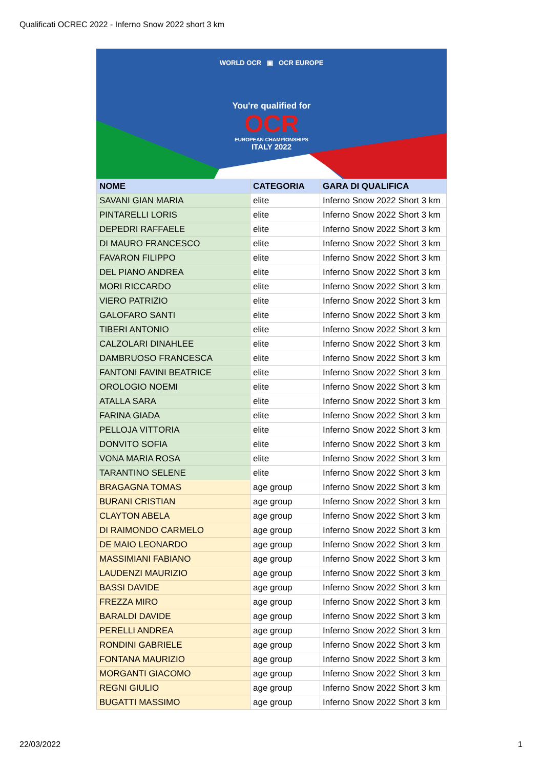Qualificati OCREC 2022 - Inferno Snow 2022 short 3 km
WORLD OCR ▣ OCR EUROPE
You're qualified for
OCR
EUROPEAN CHAMPIONSHIPS
ITALY 2022
| NOME | CATEGORIA | GARA DI QUALIFICA |
| --- | --- | --- |
| SAVANI GIAN MARIA | elite | Inferno Snow 2022 Short 3 km |
| PINTARELLI LORIS | elite | Inferno Snow 2022 Short 3 km |
| DEPEDRI RAFFAELE | elite | Inferno Snow 2022 Short 3 km |
| DI MAURO FRANCESCO | elite | Inferno Snow 2022 Short 3 km |
| FAVARON FILIPPO | elite | Inferno Snow 2022 Short 3 km |
| DEL PIANO ANDREA | elite | Inferno Snow 2022 Short 3 km |
| MORI RICCARDO | elite | Inferno Snow 2022 Short 3 km |
| VIERO PATRIZIO | elite | Inferno Snow 2022 Short 3 km |
| GALOFARO SANTI | elite | Inferno Snow 2022 Short 3 km |
| TIBERI ANTONIO | elite | Inferno Snow 2022 Short 3 km |
| CALZOLARI DINAHLEE | elite | Inferno Snow 2022 Short 3 km |
| DAMBRUOSO FRANCESCA | elite | Inferno Snow 2022 Short 3 km |
| FANTONI FAVINI BEATRICE | elite | Inferno Snow 2022 Short 3 km |
| OROLOGIO NOEMI | elite | Inferno Snow 2022 Short 3 km |
| ATALLA SARA | elite | Inferno Snow 2022 Short 3 km |
| FARINA GIADA | elite | Inferno Snow 2022 Short 3 km |
| PELLOJA VITTORIA | elite | Inferno Snow 2022 Short 3 km |
| DONVITO SOFIA | elite | Inferno Snow 2022 Short 3 km |
| VONA MARIA ROSA | elite | Inferno Snow 2022 Short 3 km |
| TARANTINO SELENE | elite | Inferno Snow 2022 Short 3 km |
| BRAGAGNA TOMAS | age group | Inferno Snow 2022 Short 3 km |
| BURANI CRISTIAN | age group | Inferno Snow 2022 Short 3 km |
| CLAYTON ABELA | age group | Inferno Snow 2022 Short 3 km |
| DI RAIMONDO CARMELO | age group | Inferno Snow 2022 Short 3 km |
| DE MAIO LEONARDO | age group | Inferno Snow 2022 Short 3 km |
| MASSIMIANI FABIANO | age group | Inferno Snow 2022 Short 3 km |
| LAUDENZI MAURIZIO | age group | Inferno Snow 2022 Short 3 km |
| BASSI DAVIDE | age group | Inferno Snow 2022 Short 3 km |
| FREZZA MIRO | age group | Inferno Snow 2022 Short 3 km |
| BARALDI DAVIDE | age group | Inferno Snow 2022 Short 3 km |
| PERELLI ANDREA | age group | Inferno Snow 2022 Short 3 km |
| RONDINI GABRIELE | age group | Inferno Snow 2022 Short 3 km |
| FONTANA MAURIZIO | age group | Inferno Snow 2022 Short 3 km |
| MORGANTI GIACOMO | age group | Inferno Snow 2022 Short 3 km |
| REGNI GIULIO | age group | Inferno Snow 2022 Short 3 km |
| BUGATTI MASSIMO | age group | Inferno Snow 2022 Short 3 km |
22/03/2022 1